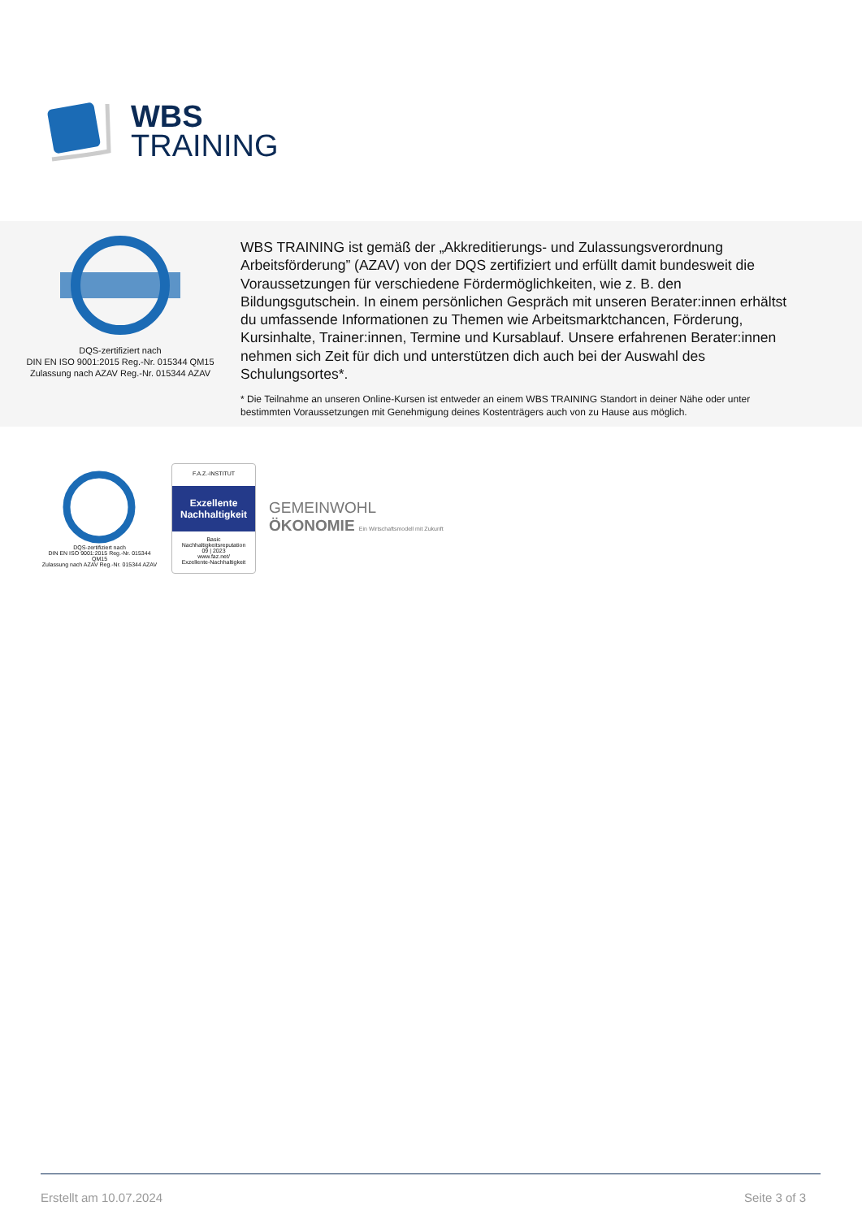WBS
TRAINING
DQS-zertifiziert nach
DIN EN ISO 9001:2015 Reg.-Nr. 015344 QM15
Zulassung nach AZAV Reg.-Nr. 015344 AZAV
WBS TRAINING ist gemäß der „Akkreditierungs- und Zulassungsverordnung Arbeitsförderung” (AZAV) von der DQS zertifiziert und erfüllt damit bundesweit die Voraussetzungen für verschiedene Fördermöglichkeiten, wie z. B. den Bildungsgutschein. In einem persönlichen Gespräch mit unseren Berater:innen erhältst du umfassende Informationen zu Themen wie Arbeitsmarktchancen, Förderung, Kursinhalte, Trainer:innen, Termine und Kursablauf. Unsere erfahrenen Berater:innen nehmen sich Zeit für dich und unterstützen dich auch bei der Auswahl des Schulungsortes*.
* Die Teilnahme an unseren Online-Kursen ist entweder an einem WBS TRAINING Standort in deiner Nähe oder unter bestimmten Voraussetzungen mit Genehmigung deines Kostenträgers auch von zu Hause aus möglich.
DQS-zertifiziert nach
DIN EN ISO 9001:2015 Reg.-Nr. 015344 QM15
Zulassung nach AZAV Reg.-Nr. 015344 AZAV
F.A.Z.-INSTITUT
Exzellente Nachhaltigkeit
Basic
Nachhaltigkeitsreputation
09 | 2023
www.faz.net/
Exzellente-Nachhaltigkeit
GEMEINWOHL
ÖKONOMIE Ein Wirtschaftsmodell mit Zukunft
Erstellt am 10.07.2024 Seite 3 of 3